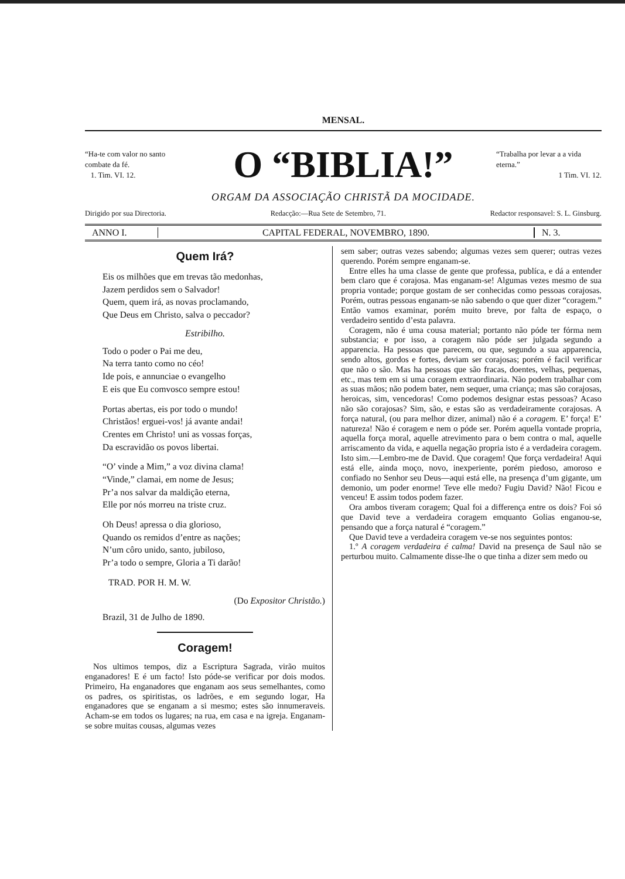MENSAL.
“Ha-te com valor no santo combate da fé.
1. Tim. VI. 12.
O “BIBLIA!”
“Trabalha por levar a a vida eterna.”
1 Tim. VI. 12.
ORGAM DA ASSOCIAÇÃO CHRISTÃ DA MOCIDADE.
Dirigido por sua Directoria. Redacção:—Rua Sete de Setembro, 71. Redactor responsavel: S. L. Ginsburg.
ANNO I. CAPITAL FEDERAL, NOVEMBRO, 1890.
N. 3.
Quem Irá?
Eis os milhões que em trevas tão medonhas,
Jazem perdidos sem o Salvador!
Quem, quem irá, as novas proclamando,
Que Deus em Christo, salva o peccador?
Estribilho.
Todo o poder o Pai me deu,
Na terra tanto como no céo!
Ide pois, e annunciae o evangelho
E eis que Eu comvosco sempre estou!
Portas abertas, eis por todo o mundo!
Christãos! erguei-vos! já avante andai!
Crentes em Christo! uni as vossas forças,
Da escravidão os povos libertai.
“O’ vinde a Mim,” a voz divina clama!
“Vinde,” clamai, em nome de Jesus;
Pr’a nos salvar da maldição eterna,
Elle por nós morreu na triste cruz.
Oh Deus! apressa o dia glorioso,
Quando os remidos d’entre as nações;
N’um côro unido, santo, jubiloso,
Pr’a todo o sempre, Gloria a Ti darão!
TRAD. POR H. M. W.
(Do Expositor Christão.)
Brazil, 31 de Julho de 1890.
Coragem!
Nos ultimos tempos, diz a Escriptura Sagrada, virão muitos enganadores! E é um facto! Isto póde-se verificar por dois modos. Primeiro, Ha enganadores que enganam aos seus semelhantes, como os padres, os spiritistas, os ladrões, e em segundo logar, Ha enganadores que se enganam a si mesmo; estes são innumeraveis. Acham-se em todos os lugares; na rua, em casa e na igreja. Enganam-se sobre muitas cousas, algumas vezes
sem saber; outras vezes sabendo; algumas vezes sem querer; outras vezes querendo. Porém sempre enganam-se.
Entre elles ha uma classe de gente que professa, publíca, e dá a entender bem claro que é corajosa. Mas enganam-se! Algumas vezes mesmo de sua propria vontade; porque gostam de ser conhecidas como pessoas corajosas. Porém, outras pessoas enganam-se não sabendo o que quer dizer “coragem.” Então vamos examinar, porém muito breve, por falta de espaço, o verdadeiro sentido d’esta palavra.
Coragem, não é uma cousa material; portanto não póde ter fórma nem substancia; e por isso, a coragem não póde ser julgada segundo a apparencia. Ha pessoas que parecem, ou que, segundo a sua apparencia, sendo altos, gordos e fortes, deviam ser corajosas; porém é facil verificar que não o são. Mas ha pessoas que são fracas, doentes, velhas, pequenas, etc., mas tem em si uma coragem extraordinaria. Não podem trabalhar com as suas mãos; não podem bater, nem sequer, uma criança; mas são corajosas, heroicas, sim, vencedoras! Como podemos designar estas pessoas? Acaso não são corajosas? Sim, são, e estas são as verdadeiramente corajosas. A força natural, (ou para melhor dizer, animal) não é a coragem. E’ força! E’ natureza! Não é coragem e nem o póde ser. Porém aquella vontade propria, aquella força moral, aquelle atrevimento para o bem contra o mal, aquelle arriscamento da vida, e aquella negação propria isto é a verdadeira coragem. Isto sim.—Lembro-me de David. Que coragem! Que força verdadeira! Aqui está elle, ainda moço, novo, inexperiente, porém piedoso, amoroso e confiado no Senhor seu Deus—aqui está elle, na presença d’um gigante, um demonio, um poder enorme! Teve elle medo? Fugiu David? Não! Ficou e venceu! E assim todos podem fazer.
Ora ambos tiveram coragem; Qual foi a differença entre os dois? Foi só que David teve a verdadeira coragem emquanto Golias enganou-se, pensando que a força natural é “coragem.”
Que David teve a verdadeira coragem ve-se nos seguintes pontos:
1.º A coragem verdadeira é calma! David na presença de Saul não se perturbou muito. Calmamente disse-lhe o que tinha a dizer sem medo ou